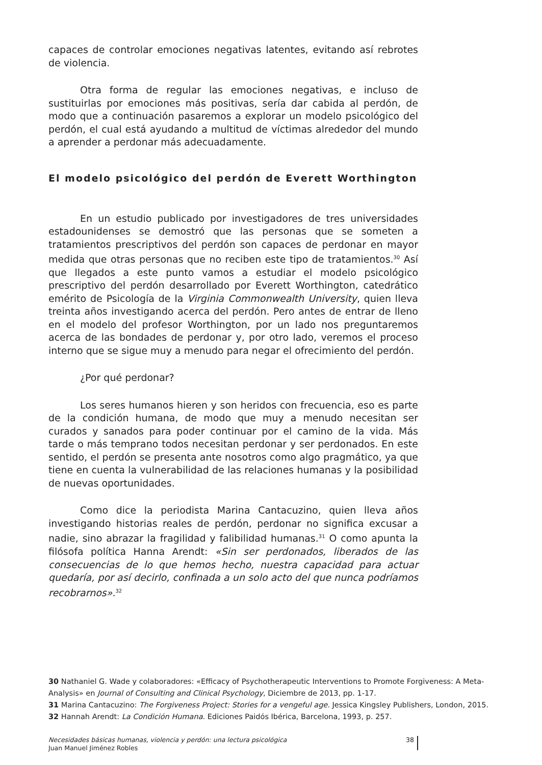capaces de controlar emociones negativas latentes, evitando así rebrotes de violencia.
Otra forma de regular las emociones negativas, e incluso de sustituirlas por emociones más positivas, sería dar cabida al perdón, de modo que a continuación pasaremos a explorar un modelo psicológico del perdón, el cual está ayudando a multitud de víctimas alrededor del mundo a aprender a perdonar más adecuadamente.
El modelo psicológico del perdón de Everett Worthington
En un estudio publicado por investigadores de tres universidades estadounidenses se demostró que las personas que se someten a tratamientos prescriptivos del perdón son capaces de perdonar en mayor medida que otras personas que no reciben este tipo de tratamientos.<sup>30</sup> Así que llegados a este punto vamos a estudiar el modelo psicológico prescriptivo del perdón desarrollado por Everett Worthington, catedrático emérito de Psicología de la Virginia Commonwealth University, quien lleva treinta años investigando acerca del perdón. Pero antes de entrar de lleno en el modelo del profesor Worthington, por un lado nos preguntaremos acerca de las bondades de perdonar y, por otro lado, veremos el proceso interno que se sigue muy a menudo para negar el ofrecimiento del perdón.
¿Por qué perdonar?
Los seres humanos hieren y son heridos con frecuencia, eso es parte de la condición humana, de modo que muy a menudo necesitan ser curados y sanados para poder continuar por el camino de la vida. Más tarde o más temprano todos necesitan perdonar y ser perdonados. En este sentido, el perdón se presenta ante nosotros como algo pragmático, ya que tiene en cuenta la vulnerabilidad de las relaciones humanas y la posibilidad de nuevas oportunidades.
Como dice la periodista Marina Cantacuzino, quien lleva años investigando historias reales de perdón, perdonar no significa excusar a nadie, sino abrazar la fragilidad y falibilidad humanas.<sup>31</sup> O como apunta la filósofa política Hanna Arendt: «Sin ser perdonados, liberados de las consecuencias de lo que hemos hecho, nuestra capacidad para actuar quedaría, por así decirlo, confinada a un solo acto del que nunca podríamos recobrarnos».<sup>32</sup>
30 Nathaniel G. Wade y colaboradores: «Efficacy of Psychotherapeutic Interventions to Promote Forgiveness: A Meta-Analysis» en Journal of Consulting and Clinical Psychology, Diciembre de 2013, pp. 1-17.
31 Marina Cantacuzino: The Forgiveness Project: Stories for a vengeful age. Jessica Kingsley Publishers, London, 2015.
32 Hannah Arendt: La Condición Humana. Ediciones Paidós Ibérica, Barcelona, 1993, p. 257.
Necesidades básicas humanas, violencia y perdón: una lectura psicológica
Juan Manuel Jiménez Robles
38